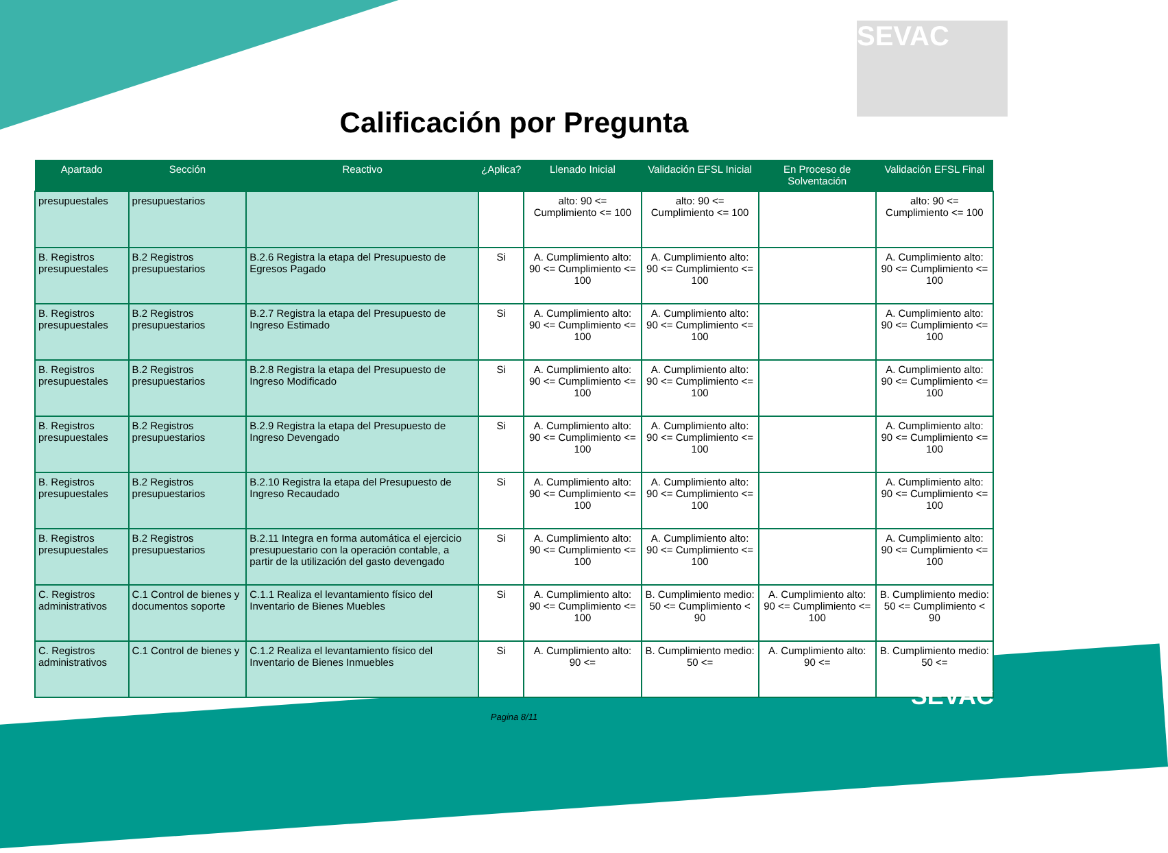SEVAC
Calificación por Pregunta
| Apartado | Sección | Reactivo | ¿Aplica? | Llenado Inicial | Validación EFSL Inicial | En Proceso de Solventación | Validación EFSL Final |
| --- | --- | --- | --- | --- | --- | --- | --- |
| presupuestales | presupuestarios | | | alto: 90 <= Cumplimiento <= 100 | alto: 90 <= Cumplimiento <= 100 | | alto: 90 <= Cumplimiento <= 100 |
| B. Registros presupuestales | B.2 Registros presupuestarios | B.2.6 Registra la etapa del Presupuesto de Egresos Pagado | Si | A. Cumplimiento alto: 90 <= Cumplimiento <= 100 | A. Cumplimiento alto: 90 <= Cumplimiento <= 100 | | A. Cumplimiento alto: 90 <= Cumplimiento <= 100 |
| B. Registros presupuestales | B.2 Registros presupuestarios | B.2.7 Registra la etapa del Presupuesto de Ingreso Estimado | Si | A. Cumplimiento alto: 90 <= Cumplimiento <= 100 | A. Cumplimiento alto: 90 <= Cumplimiento <= 100 | | A. Cumplimiento alto: 90 <= Cumplimiento <= 100 |
| B. Registros presupuestales | B.2 Registros presupuestarios | B.2.8 Registra la etapa del Presupuesto de Ingreso Modificado | Si | A. Cumplimiento alto: 90 <= Cumplimiento <= 100 | A. Cumplimiento alto: 90 <= Cumplimiento <= 100 | | A. Cumplimiento alto: 90 <= Cumplimiento <= 100 |
| B. Registros presupuestales | B.2 Registros presupuestarios | B.2.9 Registra la etapa del Presupuesto de Ingreso Devengado | Si | A. Cumplimiento alto: 90 <= Cumplimiento <= 100 | A. Cumplimiento alto: 90 <= Cumplimiento <= 100 | | A. Cumplimiento alto: 90 <= Cumplimiento <= 100 |
| B. Registros presupuestales | B.2 Registros presupuestarios | B.2.10 Registra la etapa del Presupuesto de Ingreso Recaudado | Si | A. Cumplimiento alto: 90 <= Cumplimiento <= 100 | A. Cumplimiento alto: 90 <= Cumplimiento <= 100 | | A. Cumplimiento alto: 90 <= Cumplimiento <= 100 |
| B. Registros presupuestales | B.2 Registros presupuestarios | B.2.11 Integra en forma automática el ejercicio presupuestario con la operación contable, a partir de la utilización del gasto devengado | Si | A. Cumplimiento alto: 90 <= Cumplimiento <= 100 | A. Cumplimiento alto: 90 <= Cumplimiento <= 100 | | A. Cumplimiento alto: 90 <= Cumplimiento <= 100 |
| C. Registros administrativos | C.1 Control de bienes y documentos soporte | C.1.1 Realiza el levantamiento físico del Inventario de Bienes Muebles | Si | A. Cumplimiento alto: 90 <= Cumplimiento <= 100 | B. Cumplimiento medio: 50 <= Cumplimiento < 90 | A. Cumplimiento alto: 90 <= Cumplimiento <= 100 | B. Cumplimiento medio: 50 <= Cumplimiento < 90 |
| C. Registros administrativos | C.1 Control de bienes y | C.1.2 Realiza el levantamiento físico del Inventario de Bienes Inmuebles | Si | A. Cumplimiento alto: 90 <= | B. Cumplimiento medio: 50 <= | A. Cumplimiento alto: 90 <= | B. Cumplimiento medio: 50 <= |
Pagina 8/11
SEVAC